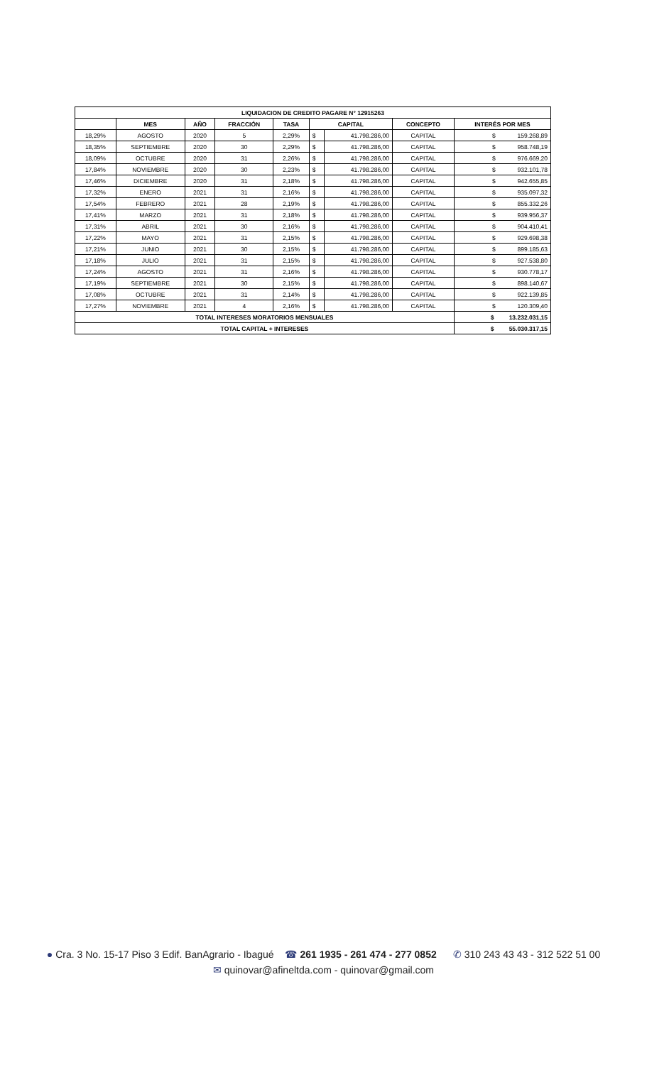| LIQUIDACION DE CREDITO PAGARE N° 12915263 | | | | | | | | |
| --- | --- | --- | --- | --- | --- | --- | --- | --- |
| | MES | AÑO | FRACCIÓN | TASA | CAPITAL | | CONCEPTO | INTERÉS POR MES |
| 18,29% | AGOSTO | 2020 | 5 | 2,29% | $ | 41.798.286,00 | CAPITAL | $ 159.268,89 |
| 18,35% | SEPTIEMBRE | 2020 | 30 | 2,29% | $ | 41.798.286,00 | CAPITAL | $ 958.748,19 |
| 18,09% | OCTUBRE | 2020 | 31 | 2,26% | $ | 41.798.286,00 | CAPITAL | $ 976.669,20 |
| 17,84% | NOVIEMBRE | 2020 | 30 | 2,23% | $ | 41.798.286,00 | CAPITAL | $ 932.101,78 |
| 17,46% | DICIEMBRE | 2020 | 31 | 2,18% | $ | 41.798.286,00 | CAPITAL | $ 942.655,85 |
| 17,32% | ENERO | 2021 | 31 | 2,16% | $ | 41.798.286,00 | CAPITAL | $ 935.097,32 |
| 17,54% | FEBRERO | 2021 | 28 | 2,19% | $ | 41.798.286,00 | CAPITAL | $ 855.332,26 |
| 17,41% | MARZO | 2021 | 31 | 2,18% | $ | 41.798.286,00 | CAPITAL | $ 939.956,37 |
| 17,31% | ABRIL | 2021 | 30 | 2,16% | $ | 41.798.286,00 | CAPITAL | $ 904.410,41 |
| 17,22% | MAYO | 2021 | 31 | 2,15% | $ | 41.798.286,00 | CAPITAL | $ 929.698,38 |
| 17,21% | JUNIO | 2021 | 30 | 2,15% | $ | 41.798.286,00 | CAPITAL | $ 899.185,63 |
| 17,18% | JULIO | 2021 | 31 | 2,15% | $ | 41.798.286,00 | CAPITAL | $ 927.538,80 |
| 17,24% | AGOSTO | 2021 | 31 | 2,16% | $ | 41.798.286,00 | CAPITAL | $ 930.778,17 |
| 17,19% | SEPTIEMBRE | 2021 | 30 | 2,15% | $ | 41.798.286,00 | CAPITAL | $ 898.140,67 |
| 17,08% | OCTUBRE | 2021 | 31 | 2,14% | $ | 41.798.286,00 | CAPITAL | $ 922.139,85 |
| 17,27% | NOVIEMBRE | 2021 | 4 | 2,16% | $ | 41.798.286,00 | CAPITAL | $ 120.309,40 |
| TOTAL INTERESES MORATORIOS MENSUALES | | | | | | | | $ 13.232.031,15 |
| TOTAL CAPITAL + INTERESES | | | | | | | | $ 55.030.317,15 |
● Cra. 3 No. 15-17 Piso 3 Edif. BanAgrario - Ibagué ☎ 261 1935 - 261 474 - 277 0852 ✆ 310 243 43 43 - 312 522 51 00
✉ quinovar@afineltda.com - quinovar@gmail.com